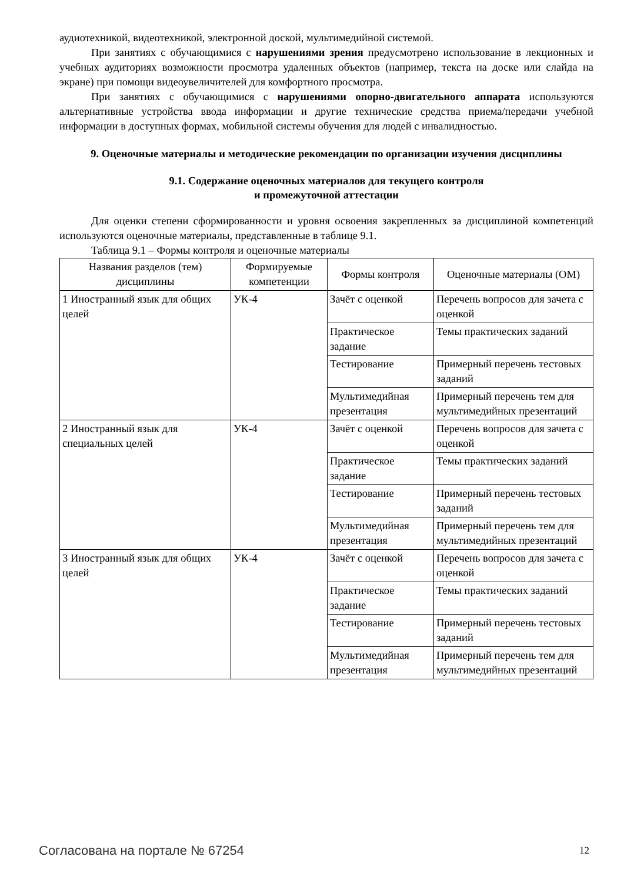аудиотехникой, видеотехникой, электронной доской, мультимедийной системой.
При занятиях с обучающимися с нарушениями зрения предусмотрено использование в лекционных и учебных аудиториях возможности просмотра удаленных объектов (например, текста на доске или слайда на экране) при помощи видеоувеличителей для комфортного просмотра.
При занятиях с обучающимися с нарушениями опорно-двигательного аппарата используются альтернативные устройства ввода информации и другие технические средства приема/передачи учебной информации в доступных формах, мобильной системы обучения для людей с инвалидностью.
9. Оценочные материалы и методические рекомендации по организации изучения дисциплины
9.1. Содержание оценочных материалов для текущего контроля
и промежуточной аттестации
Для оценки степени сформированности и уровня освоения закрепленных за дисциплиной компетенций используются оценочные материалы, представленные в таблице 9.1.
Таблица 9.1 – Формы контроля и оценочные материалы
| Названия разделов (тем) дисциплины | Формируемые компетенции | Формы контроля | Оценочные материалы (ОМ) |
| --- | --- | --- | --- |
| 1 Иностранный язык для общих целей | УК-4 | Зачёт с оценкой | Перечень вопросов для зачета с оценкой |
| | | Практическое задание | Темы практических заданий |
| | | Тестирование | Примерный перечень тестовых заданий |
| | | Мультимедийная презентация | Примерный перечень тем для мультимедийных презентаций |
| 2 Иностранный язык для специальных целей | УК-4 | Зачёт с оценкой | Перечень вопросов для зачета с оценкой |
| | | Практическое задание | Темы практических заданий |
| | | Тестирование | Примерный перечень тестовых заданий |
| | | Мультимедийная презентация | Примерный перечень тем для мультимедийных презентаций |
| 3 Иностранный язык для общих целей | УК-4 | Зачёт с оценкой | Перечень вопросов для зачета с оценкой |
| | | Практическое задание | Темы практических заданий |
| | | Тестирование | Примерный перечень тестовых заданий |
| | | Мультимедийная презентация | Примерный перечень тем для мультимедийных презентаций |
Согласована на портале № 67254 12